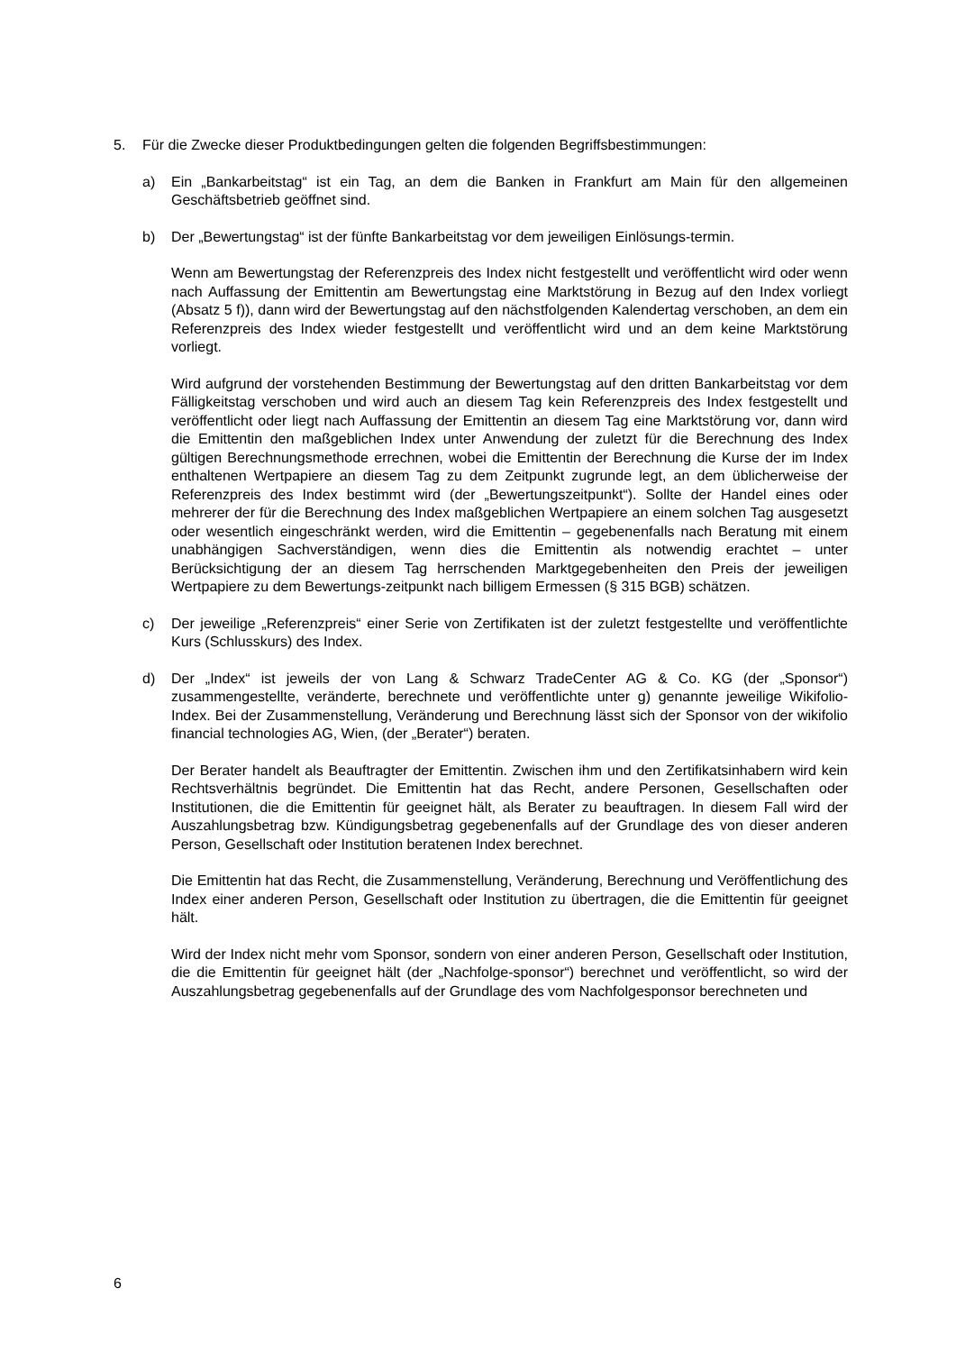5. Für die Zwecke dieser Produktbedingungen gelten die folgenden Begriffsbestimmungen:
a) Ein „Bankarbeitstag“ ist ein Tag, an dem die Banken in Frankfurt am Main für den allgemeinen Geschäftsbetrieb geöffnet sind.
b) Der „Bewertungstag“ ist der fünfte Bankarbeitstag vor dem jeweiligen Einlösungs-termin.
Wenn am Bewertungstag der Referenzpreis des Index nicht festgestellt und veröffentlicht wird oder wenn nach Auffassung der Emittentin am Bewertungstag eine Marktstörung in Bezug auf den Index vorliegt (Absatz 5 f)), dann wird der Bewertungstag auf den nächstfolgenden Kalendertag verschoben, an dem ein Referenzpreis des Index wieder festgestellt und veröffentlicht wird und an dem keine Marktstörung vorliegt.
Wird aufgrund der vorstehenden Bestimmung der Bewertungstag auf den dritten Bankarbeitstag vor dem Fälligkeitstag verschoben und wird auch an diesem Tag kein Referenzpreis des Index festgestellt und veröffentlicht oder liegt nach Auffassung der Emittentin an diesem Tag eine Marktstörung vor, dann wird die Emittentin den maßgeblichen Index unter Anwendung der zuletzt für die Berechnung des Index gültigen Berechnungsmethode errechnen, wobei die Emittentin der Berechnung die Kurse der im Index enthaltenen Wertpapiere an diesem Tag zu dem Zeitpunkt zugrunde legt, an dem üblicherweise der Referenzpreis des Index bestimmt wird (der „Bewertungszeitpunkt“). Sollte der Handel eines oder mehrerer der für die Berechnung des Index maßgeblichen Wertpapiere an einem solchen Tag ausgesetzt oder wesentlich eingeschränkt werden, wird die Emittentin – gegebenenfalls nach Beratung mit einem unabhängigen Sachverständigen, wenn dies die Emittentin als notwendig erachtet – unter Berücksichtigung der an diesem Tag herrschenden Marktgegebenheiten den Preis der jeweiligen Wertpapiere zu dem Bewertungs-zeitpunkt nach billigem Ermessen (§ 315 BGB) schätzen.
c) Der jeweilige „Referenzpreis“ einer Serie von Zertifikaten ist der zuletzt festgestellte und veröffentlichte Kurs (Schlusskurs) des Index.
d) Der „Index“ ist jeweils der von Lang & Schwarz TradeCenter AG & Co. KG (der „Sponsor“) zusammengestellte, veränderte, berechnete und veröffentlichte unter g) genannte jeweilige Wikifolio-Index. Bei der Zusammenstellung, Veränderung und Berechnung lässt sich der Sponsor von der wikifolio financial technologies AG, Wien, (der „Berater“) beraten.
Der Berater handelt als Beauftragter der Emittentin. Zwischen ihm und den Zertifikatsinhabern wird kein Rechtsverhältnis begründet. Die Emittentin hat das Recht, andere Personen, Gesellschaften oder Institutionen, die die Emittentin für geeignet hält, als Berater zu beauftragen. In diesem Fall wird der Auszahlungsbetrag bzw. Kündigungsbetrag gegebenenfalls auf der Grundlage des von dieser anderen Person, Gesellschaft oder Institution beratenen Index berechnet.
Die Emittentin hat das Recht, die Zusammenstellung, Veränderung, Berechnung und Veröffentlichung des Index einer anderen Person, Gesellschaft oder Institution zu übertragen, die die Emittentin für geeignet hält.
Wird der Index nicht mehr vom Sponsor, sondern von einer anderen Person, Gesellschaft oder Institution, die die Emittentin für geeignet hält (der „Nachfolge-sponsor“) berechnet und veröffentlicht, so wird der Auszahlungsbetrag gegebenenfalls auf der Grundlage des vom Nachfolgesponsor berechneten und
6